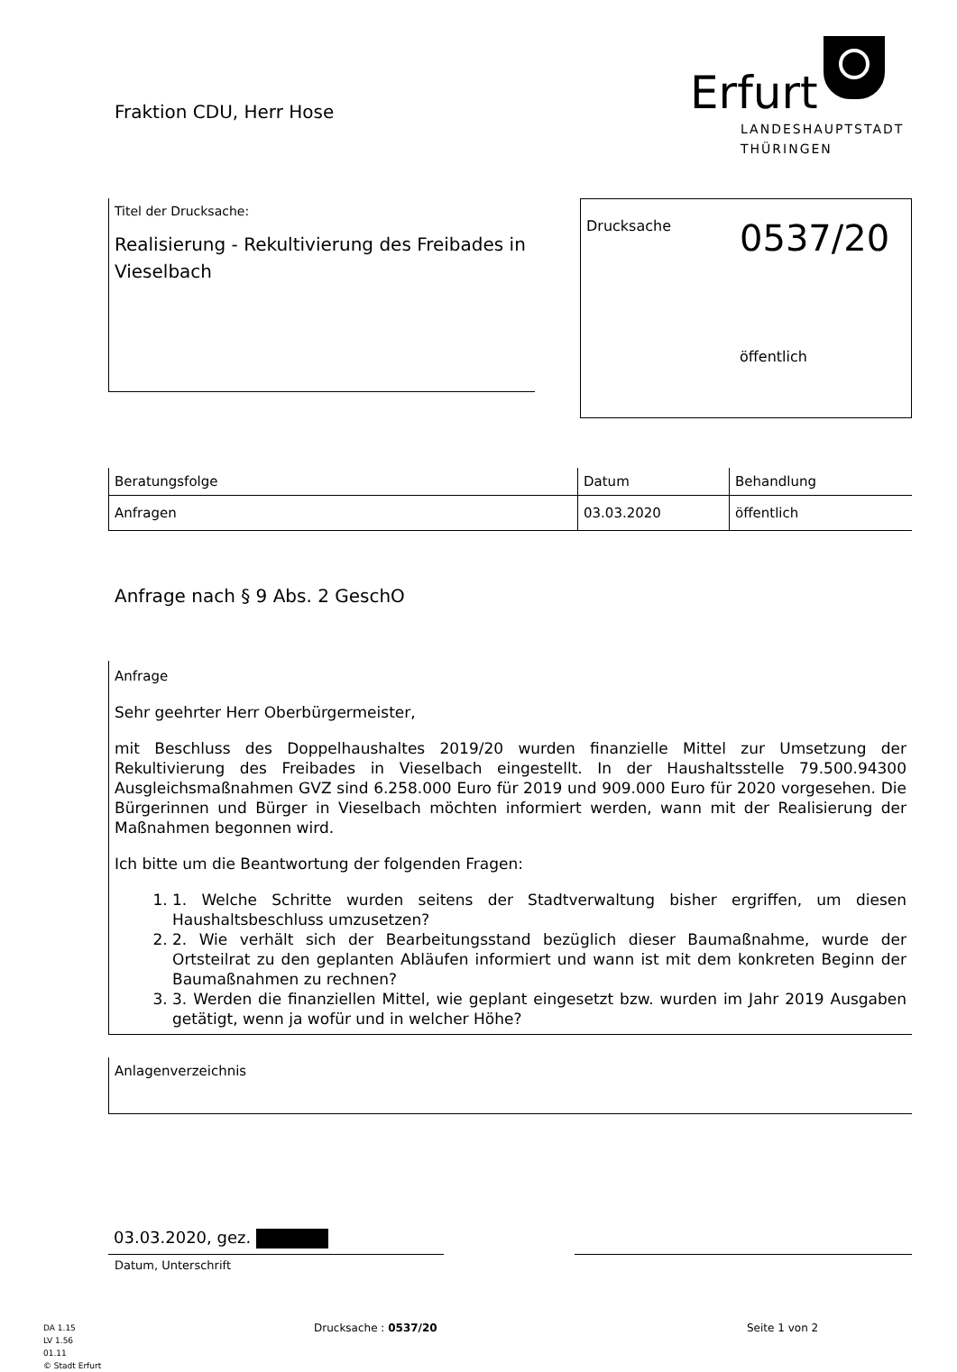Fraktion CDU, Herr Hose
Erfurt
LANDESHAUPTSTADT
THÜRINGEN
Titel der Drucksache:
Realisierung - Rekultivierung des Freibades in Vieselbach
Drucksache
0537/20
öffentlich
| Beratungsfolge | Datum | Behandlung |
| --- | --- | --- |
| Anfragen | 03.03.2020 | öffentlich |
Anfrage nach § 9 Abs. 2 GeschO
Anfrage
Sehr geehrter Herr Oberbürgermeister,
mit Beschluss des Doppelhaushaltes 2019/20 wurden finanzielle Mittel zur Umsetzung der Rekultivierung des Freibades in Vieselbach eingestellt. In der Haushaltsstelle 79.500.94300 Ausgleichsmaßnahmen GVZ sind 6.258.000 Euro für 2019 und 909.000 Euro für 2020 vorgesehen. Die Bürgerinnen und Bürger in Vieselbach möchten informiert werden, wann mit der Realisierung der Maßnahmen begonnen wird.
Ich bitte um die Beantwortung der folgenden Fragen:
1. Welche Schritte wurden seitens der Stadtverwaltung bisher ergriffen, um diesen Haushaltsbeschluss umzusetzen?
2. Wie verhält sich der Bearbeitungsstand bezüglich dieser Baumaßnahme, wurde der Ortsteilrat zu den geplanten Abläufen informiert und wann ist mit dem konkreten Beginn der Baumaßnahmen zu rechnen?
3. Werden die finanziellen Mittel, wie geplant eingesetzt bzw. wurden im Jahr 2019 Ausgaben getätigt, wenn ja wofür und in welcher Höhe?
Anlagenverzeichnis
03.03.2020, gez.
Datum, Unterschrift
DA 1.15
LV 1.56
01.11
© Stadt Erfurt
Drucksache : 0537/20 Seite 1 von 2